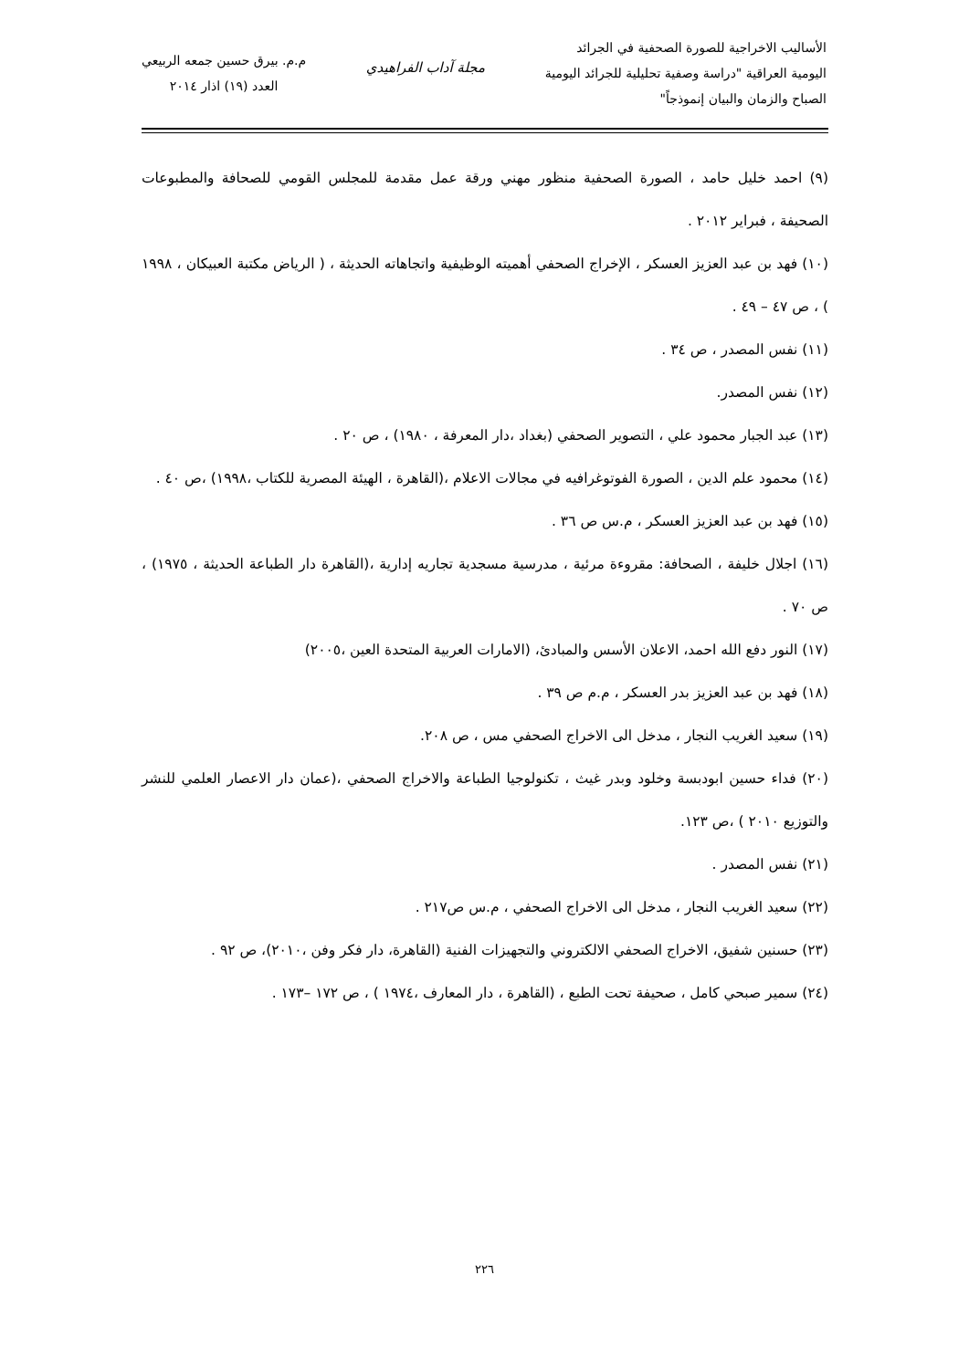الأساليب الاخراجية للصورة الصحفية في الجرائد
اليومية العراقية "دراسة وصفية تحليلية للجرائد اليومية
الصباح والزمان والبيان إنموذجاً"
مجلة آداب الفراهيدي
م.م. بيرق حسين جمعه الربيعي
العدد (١٩) اذار ٢٠١٤
(٩) احمد خليل حامد ، الصورة الصحفية منظور مهني ورقة عمل مقدمة للمجلس القومي للصحافة والمطبوعات الصحيفة ، فبراير ٢٠١٢ .
(١٠) فهد بن عبد العزيز العسكر ، الإخراج الصحفي أهميته الوظيفية واتجاهاته الحديثة ، ( الرياض مكتبة العبيكان ، ١٩٩٨ ) ، ص ٤٧ – ٤٩ .
(١١) نفس المصدر ، ص ٣٤ .
(١٢) نفس المصدر.
(١٣) عبد الجبار محمود علي ، التصوير الصحفي (بغداد ،دار المعرفة ، ١٩٨٠) ، ص ٢٠ .
(١٤) محمود علم الدين ، الصورة الفوتوغرافيه في مجالات الاعلام ،(القاهرة ، الهيئة المصرية للكتاب ،١٩٩٨) ،ص ٤٠ .
(١٥) فهد بن عبد العزيز العسكر ، م.س ص ٣٦ .
(١٦) اجلال خليفة ، الصحافة: مقروءة مرئية ، مدرسية مسجدية تجاريه إدارية ،(القاهرة دار الطباعة الحديثة ، ١٩٧٥) ، ص ٧٠ .
(١٧) النور دفع الله احمد، الاعلان الأسس والمبادئ، (الامارات العربية المتحدة العين ،٢٠٠٥)
(١٨) فهد بن عبد العزيز بدر العسكر ، م.م ص ٣٩ .
(١٩) سعيد الغريب النجار ، مدخل الى الاخراج الصحفي مس ، ص ٢٠٨.
(٢٠) فداء حسين ابودبسة وخلود وبدر غيث ، تكنولوجيا الطباعة والاخراج الصحفي ،(عمان دار الاعصار العلمي للنشر والتوزيع ٢٠١٠ ) ،ص ١٢٣.
(٢١) نفس المصدر .
(٢٢) سعيد الغريب النجار ، مدخل الى الاخراج الصحفي ، م.س ص٢١٧ .
(٢٣) حسنين شفيق، الاخراج الصحفي الالكتروني والتجهيزات الفنية (القاهرة، دار فكر وفن ،٢٠١٠)، ص ٩٢ .
(٢٤) سمير صبحي كامل ، صحيفة تحت الطبع ، (القاهرة ، دار المعارف ،١٩٧٤ ) ، ص ١٧٢ –١٧٣ .
٢٢٦